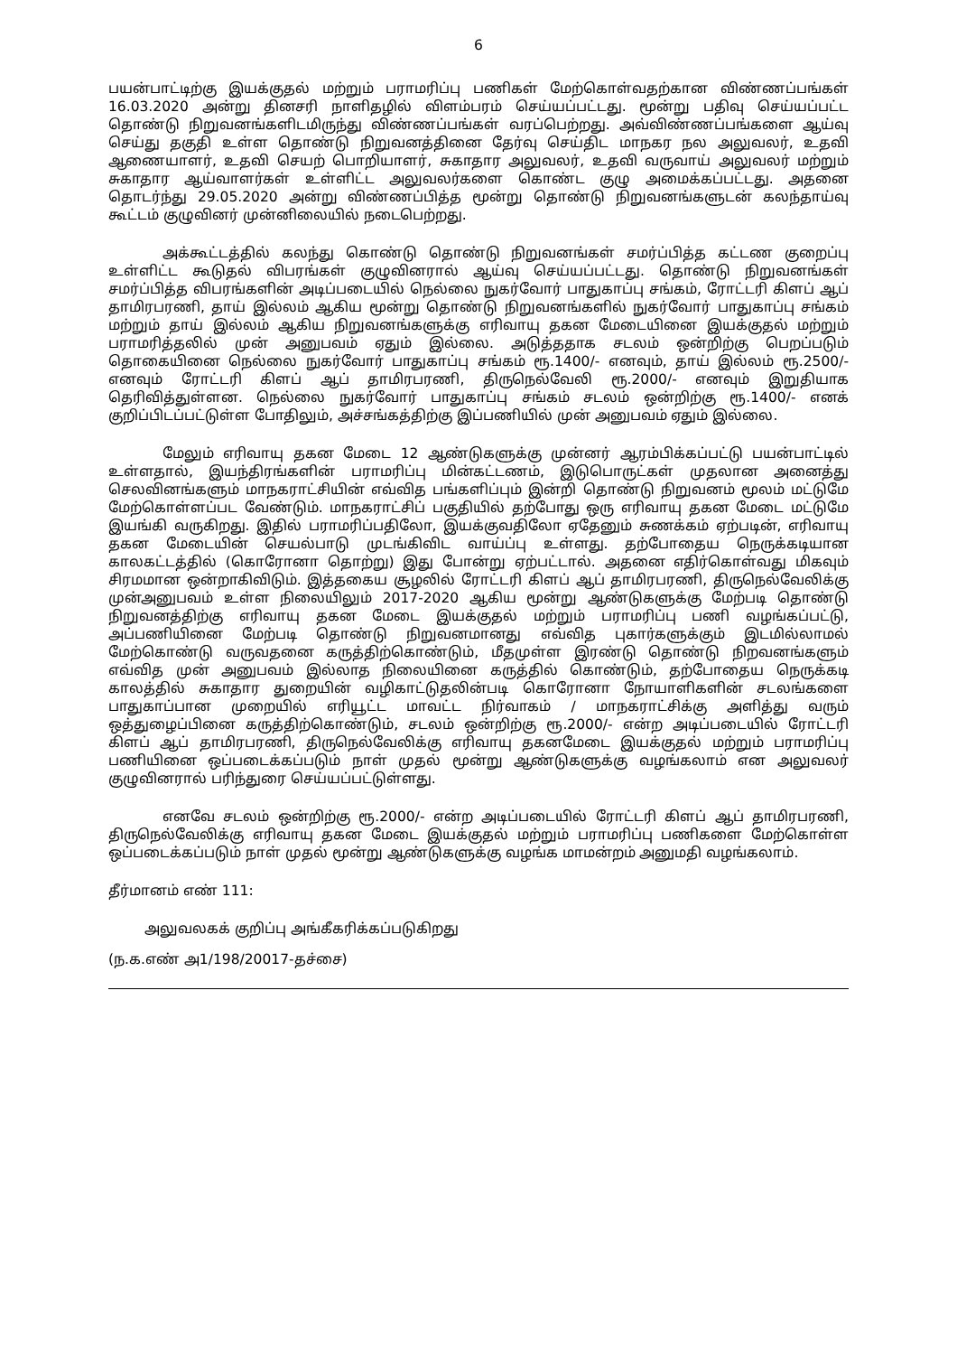6
பயன்பாட்டிற்கு இயக்குதல் மற்றும் பராமரிப்பு பணிகள் மேற்கொள்வதற்கான விண்ணப்பங்கள் 16.03.2020 அன்று தினசரி நாளிதழில் விளம்பரம் செய்யப்பட்டது. மூன்று பதிவு செய்யப்பட்ட தொண்டு நிறுவனங்களிடமிருந்து விண்ணப்பங்கள் வரப்பெற்றது. அவ்விண்ணப்பங்களை ஆய்வு செய்து தகுதி உள்ள தொண்டு நிறுவனத்தினை தேர்வு செய்திட மாநகர நல அலுவலர், உதவி ஆணையாளர், உதவி செயற் பொறியாளர், சுகாதார அலுவலர், உதவி வருவாய் அலுவலர் மற்றும் சுகாதார ஆய்வாளர்கள் உள்ளிட்ட அலுவலர்களை கொண்ட குழு அமைக்கப்பட்டது. அதனை தொடர்ந்து 29.05.2020 அன்று விண்ணப்பித்த மூன்று தொண்டு நிறுவனங்களுடன் கலந்தாய்வு கூட்டம் குழுவினர் முன்னிலையில் நடைபெற்றது.
அக்கூட்டத்தில் கலந்து கொண்டு தொண்டு நிறுவனங்கள் சமர்ப்பித்த கட்டண குறைப்பு உள்ளிட்ட கூடுதல் விபரங்கள் குழுவினரால் ஆய்வு செய்யப்பட்டது. தொண்டு நிறுவனங்கள் சமர்ப்பித்த விபரங்களின் அடிப்படையில் நெல்லை நுகர்வோர் பாதுகாப்பு சங்கம், ரோட்டரி கிளப் ஆப் தாமிரபரணி, தாய் இல்லம் ஆகிய மூன்று தொண்டு நிறுவனங்களில் நுகர்வோர் பாதுகாப்பு சங்கம் மற்றும் தாய் இல்லம் ஆகிய நிறுவனங்களுக்கு எரிவாயு தகன மேடையினை இயக்குதல் மற்றும் பராமரித்தலில் முன் அனுபவம் ஏதும் இல்லை. அடுத்ததாக சடலம் ஒன்றிற்கு பெறப்படும் தொகையினை நெல்லை நுகர்வோர் பாதுகாப்பு சங்கம் ரூ.1400/- எனவும், தாய் இல்லம் ரூ.2500/-எனவும் ரோட்டரி கிளப் ஆப் தாமிரபரணி, திருநெல்வேலி ரூ.2000/- எனவும் இறுதியாக தெரிவித்துள்ளன. நெல்லை நுகர்வோர் பாதுகாப்பு சங்கம் சடலம் ஒன்றிற்கு ரூ.1400/- எனக் குறிப்பிடப்பட்டுள்ள போதிலும், அச்சங்கத்திற்கு இப்பணியில் முன் அனுபவம் ஏதும் இல்லை.
மேலும் எரிவாயு தகன மேடை 12 ஆண்டுகளுக்கு முன்னர் ஆரம்பிக்கப்பட்டு பயன்பாட்டில் உள்ளதால், இயந்திரங்களின் பராமரிப்பு மின்கட்டணம், இடுபொருட்கள் முதலான அனைத்து செலவினங்களும் மாநகராட்சியின் எவ்வித பங்களிப்பும் இன்றி தொண்டு நிறுவனம் மூலம் மட்டுமே மேற்கொள்ளப்பட வேண்டும். மாநகராட்சிப் பகுதியில் தற்போது ஒரு எரிவாயு தகன மேடை மட்டுமே இயங்கி வருகிறது. இதில் பராமரிப்பதிலோ, இயக்குவதிலோ ஏதேனும் சுணக்கம் ஏற்படின், எரிவாயு தகன மேடையின் செயல்பாடு முடங்கிவிட வாய்ப்பு உள்ளது. தற்போதைய நெருக்கடியான காலகட்டத்தில் (கொரோனா தொற்று) இது போன்று ஏற்பட்டால். அதனை எதிர்கொள்வது மிகவும் சிரமமான ஒன்றாகிவிடும். இத்தகைய சூழலில் ரோட்டரி கிளப் ஆப் தாமிரபரணி, திருநெல்வேலிக்கு முன்அனுபவம் உள்ள நிலையிலும் 2017-2020 ஆகிய மூன்று ஆண்டுகளுக்கு மேற்படி தொண்டு நிறுவனத்திற்கு எரிவாயு தகன மேடை இயக்குதல் மற்றும் பராமரிப்பு பணி வழங்கப்பட்டு, அப்பணியினை மேற்படி தொண்டு நிறுவனமானது எவ்வித புகார்களுக்கும் இடமில்லாமல் மேற்கொண்டு வருவதனை கருத்திற்கொண்டும், மீதமுள்ள இரண்டு தொண்டு நிறவனங்களும் எவ்வித முன் அனுபவம் இல்லாத நிலையினை கருத்தில் கொண்டும், தற்போதைய நெருக்கடி காலத்தில் சுகாதார துறையின் வழிகாட்டுதலின்படி கொரோனா நோயாளிகளின் சடலங்களை பாதுகாப்பான முறையில் எரியூட்ட மாவட்ட நிர்வாகம் / மாநகராட்சிக்கு அளித்து வரும் ஒத்துழைப்பினை கருத்திற்கொண்டும், சடலம் ஒன்றிற்கு ரூ.2000/- என்ற அடிப்படையில் ரோட்டரி கிளப் ஆப் தாமிரபரணி, திருநெல்வேலிக்கு எரிவாயு தகனமேடை இயக்குதல் மற்றும் பராமரிப்பு பணியினை ஒப்படைக்கப்படும் நாள் முதல் மூன்று ஆண்டுகளுக்கு வழங்கலாம் என அலுவலர் குழுவினரால் பரிந்துரை செய்யப்பட்டுள்ளது.
எனவே சடலம் ஒன்றிற்கு ரூ.2000/- என்ற அடிப்படையில் ரோட்டரி கிளப் ஆப் தாமிரபரணி, திருநெல்வேலிக்கு எரிவாயு தகன மேடை இயக்குதல் மற்றும் பராமரிப்பு பணிகளை மேற்கொள்ள ஒப்படைக்கப்படும் நாள் முதல் மூன்று ஆண்டுகளுக்கு வழங்க மாமன்றம் அனுமதி வழங்கலாம்.
தீர்மானம் எண் 111:
அலுவலகக் குறிப்பு அங்கீகரிக்கப்படுகிறது
(ந.க.எண் அ1/198/20017-தச்சை)